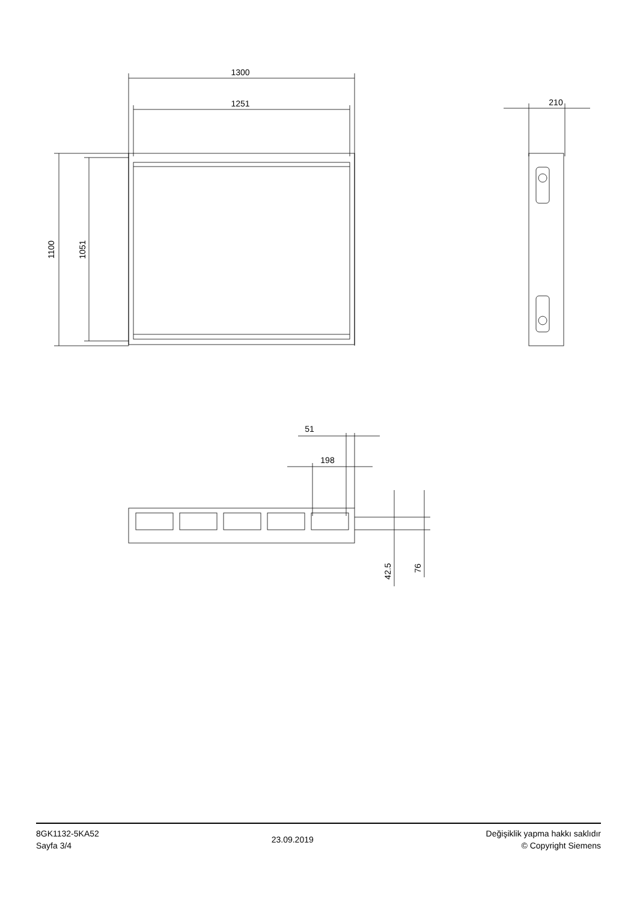1300
1251
1100
1051
210
51
198
42.5
76
8GK1132-5KA52
Sayfa 3/4
23.09.2019
Değişiklik yapma hakkı saklıdır
© Copyright Siemens